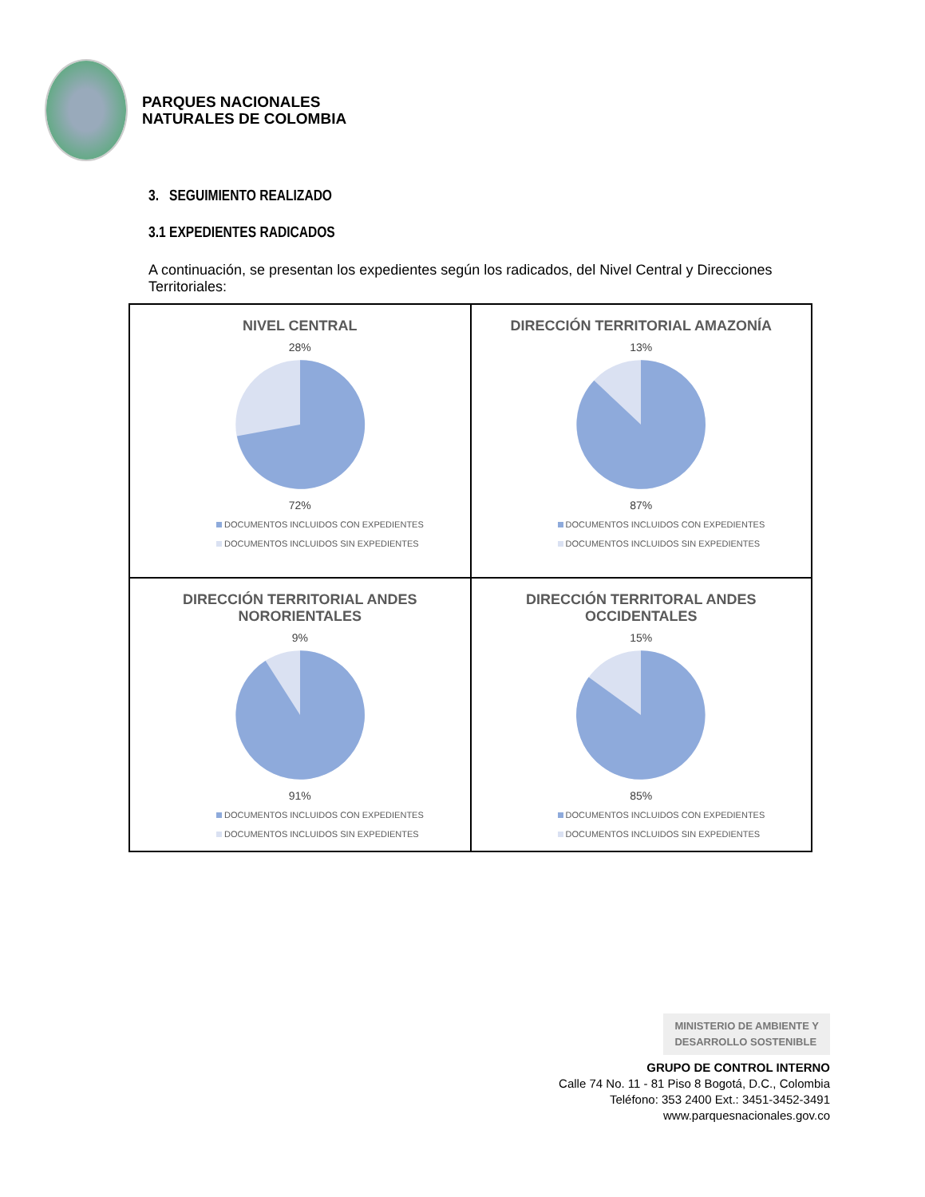PARQUES NACIONALES
NATURALES DE COLOMBIA
3. SEGUIMIENTO REALIZADO
3.1 EXPEDIENTES RADICADOS
A continuación, se presentan los expedientes según los radicados, del Nivel Central y Direcciones Territoriales:
| NIVEL CENTRAL 28% 72% DOCUMENTOS INCLUIDOS CON EXPEDIENTES DOCUMENTOS INCLUIDOS SIN EXPEDIENTES | DIRECCIÓN TERRITORIAL AMAZONÍA 13% 87% DOCUMENTOS INCLUIDOS CON EXPEDIENTES DOCUMENTOS INCLUIDOS SIN EXPEDIENTES |
| DIRECCIÓN TERRITORIAL ANDES NORORIENTALES 9% 91% DOCUMENTOS INCLUIDOS CON EXPEDIENTES DOCUMENTOS INCLUIDOS SIN EXPEDIENTES | DIRECCIÓN TERRITORAL ANDES OCCIDENTALES 15% 85% DOCUMENTOS INCLUIDOS CON EXPEDIENTES DOCUMENTOS INCLUIDOS SIN EXPEDIENTES |
MINISTERIO DE AMBIENTE Y
DESARROLLO SOSTENIBLE
GRUPO DE CONTROL INTERNO
Calle 74 No. 11 - 81 Piso 8 Bogotá, D.C., Colombia
Teléfono: 353 2400 Ext.: 3451-3452-3491
www.parquesnacionales.gov.co